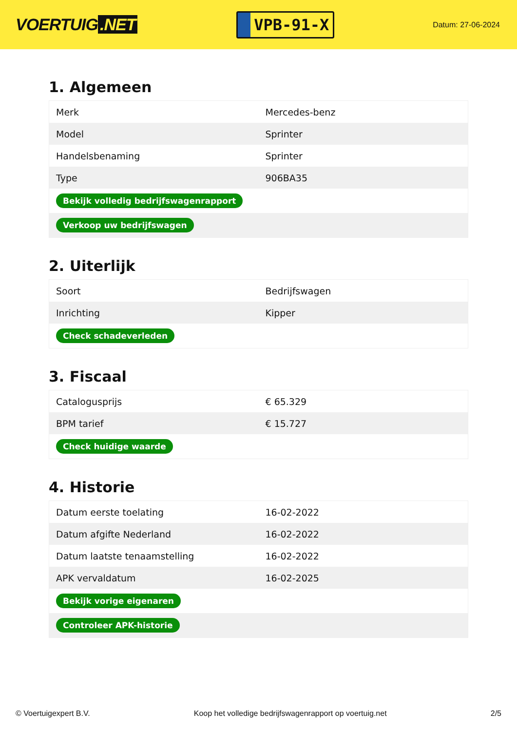VOERTUIG.NET
VPB-91-X
Datum: 27-06-2024
1. Algemeen
| Merk | Mercedes-benz |
| Model | Sprinter |
| Handelsbenaming | Sprinter |
| Type | 906BA35 |
| Bekijk volledig bedrijfswagenrapport | |
| Verkoop uw bedrijfswagen | |
2. Uiterlijk
| Soort | Bedrijfswagen |
| Inrichting | Kipper |
| Check schadeverleden | |
3. Fiscaal
| Catalogusprijs | € 65.329 |
| BPM tarief | € 15.727 |
| Check huidige waarde | |
4. Historie
| Datum eerste toelating | 16-02-2022 |
| Datum afgifte Nederland | 16-02-2022 |
| Datum laatste tenaamstelling | 16-02-2022 |
| APK vervaldatum | 16-02-2025 |
| Bekijk vorige eigenaren | |
| Controleer APK-historie | |
© Voertuigexpert B.V. Koop het volledige bedrijfswagenrapport op voertuig.net 2/5